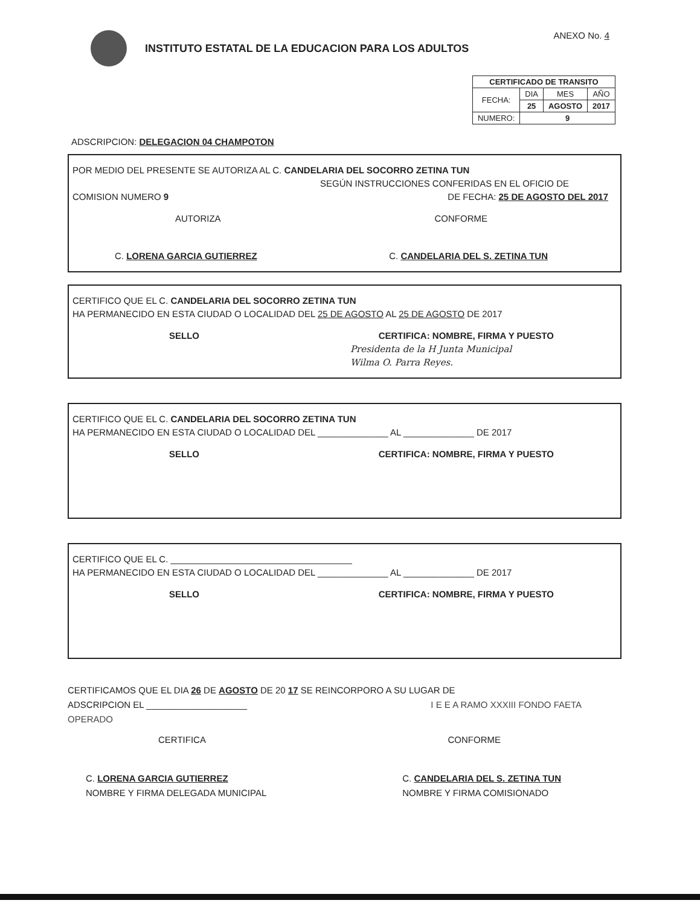INSTITUTO ESTATAL DE LA EDUCACION PARA LOS ADULTOS
ANEXO No. 4
| CERTIFICADO DE TRANSITO | | | |
| --- | --- | --- | --- |
| FECHA: | DIA | MES | AÑO |
| | 25 | AGOSTO | 2017 |
| NUMERO: | 9 | | |
ADSCRIPCION: DELEGACION 04 CHAMPOTON
POR MEDIO DEL PRESENTE SE AUTORIZA AL C. CANDELARIA DEL SOCORRO ZETINA TUN
SEGÚN INSTRUCCIONES CONFERIDAS EN EL OFICIO DE
COMISION NUMERO 9 DE FECHA: 25 DE AGOSTO DEL 2017
AUTORIZA CONFORME
C. LORENA GARCIA GUTIERREZ C. CANDELARIA DEL S. ZETINA TUN
CERTIFICO QUE EL C. CANDELARIA DEL SOCORRO ZETINA TUN
HA PERMANECIDO EN ESTA CIUDAD O LOCALIDAD DEL 25 DE AGOSTO AL 25 DE AGOSTO DE 2017
SELLO CERTIFICA: NOMBRE, FIRMA Y PUESTO
Presidenta de la H Junta Municipal
Wilma O. Parra Reyes.
CERTIFICO QUE EL C. CANDELARIA DEL SOCORRO ZETINA TUN
HA PERMANECIDO EN ESTA CIUDAD O LOCALIDAD DEL ______________ AL ______________ DE 2017
SELLO CERTIFICA: NOMBRE, FIRMA Y PUESTO
CERTIFICO QUE EL C. ____________________________________
HA PERMANECIDO EN ESTA CIUDAD O LOCALIDAD DEL ______________ AL ______________ DE 2017
SELLO CERTIFICA: NOMBRE, FIRMA Y PUESTO
CERTIFICAMOS QUE EL DIA 26 DE AGOSTO DE 20 17 SE REINCORPORO A SU LUGAR DE
ADSCRIPCION EL ____________________ I E E A RAMO XXXIII FONDO FAETA OPERADO
CERTIFICA CONFORME
C. LORENA GARCIA GUTIERREZ
NOMBRE Y FIRMA DELEGADA MUNICIPAL C. CANDELARIA DEL S. ZETINA TUN
NOMBRE Y FIRMA COMISIONADO